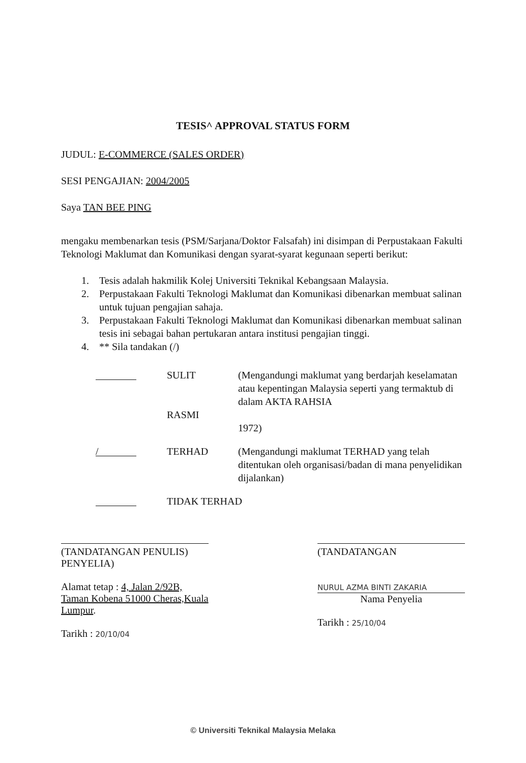TESIS^ APPROVAL STATUS FORM
JUDUL: E-COMMERCE (SALES ORDER)
SESI PENGAJIAN: 2004/2005
Saya TAN BEE PING
mengaku membenarkan tesis (PSM/Sarjana/Doktor Falsafah) ini disimpan di Perpustakaan Fakulti Teknologi Maklumat dan Komunikasi dengan syarat-syarat kegunaan seperti berikut:
1. Tesis adalah hakmilik Kolej Universiti Teknikal Kebangsaan Malaysia.
2. Perpustakaan Fakulti Teknologi Maklumat dan Komunikasi dibenarkan membuat salinan untuk tujuan pengajian sahaja.
3. Perpustakaan Fakulti Teknologi Maklumat dan Komunikasi dibenarkan membuat salinan tesis ini sebagai bahan pertukaran antara institusi pengajian tinggi.
4. ** Sila tandakan (/)
SULIT
RASMI (Mengandungi maklumat yang berdarjah keselamatan atau kepentingan Malaysia seperti yang termaktub di dalam AKTA RAHSIA
1972)
/ TERHAD (Mengandungi maklumat TERHAD yang telah ditentukan oleh organisasi/badan di mana penyelidikan dijalankan)
TIDAK TERHAD
(TANDATANGAN PENULIS)
PENYELIA)
Alamat tetap : 4, Jalan 2/92B, Taman Kobena 51000 Cheras,Kuala Lumpur.
Tarikh : 20/10/04
(TANDATANGAN
NURUL AZMA BINTI ZAKARIA
Nama Penyelia
Tarikh : 25/10/04
© Universiti Teknikal Malaysia Melaka